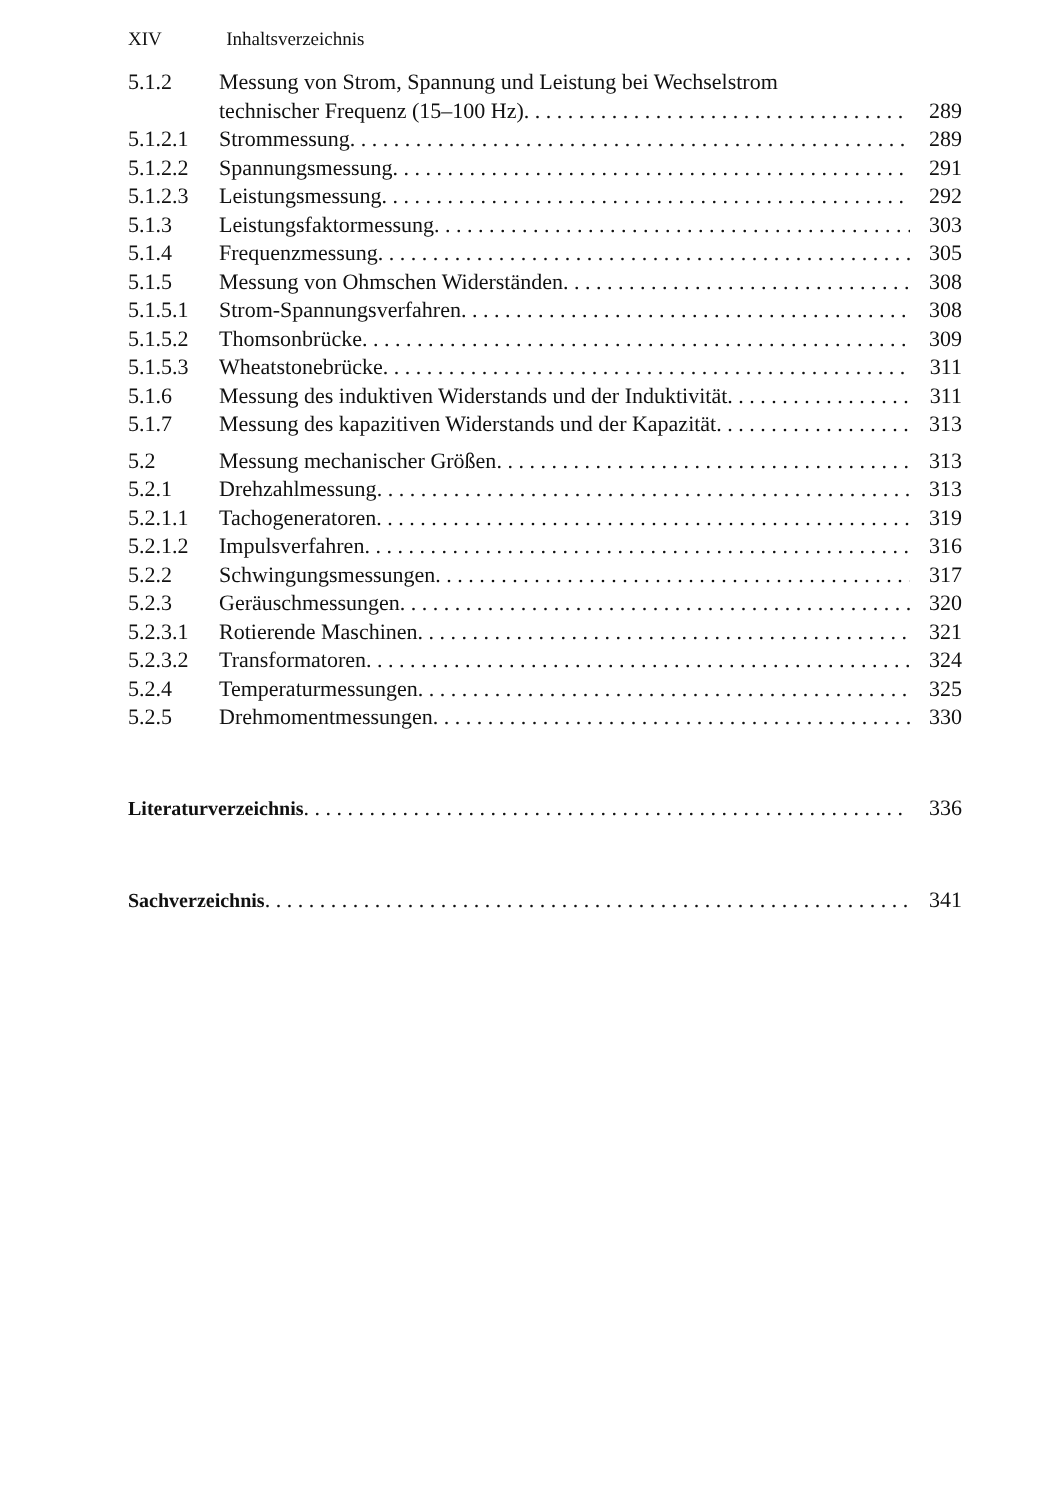XIV Inhaltsverzeichnis
5.1.2 Messung von Strom, Spannung und Leistung bei Wechselstrom
technischer Frequenz (15–100 Hz) 289
5.1.2.1
Strommessung 289
5.1.2.2
Spannungsmessung 291
5.1.2.3
Leistungsmessung 292
5.1.3 Leistungsfaktormessung 303
5.1.4 Frequenzmessung 305
5.1.5 Messung von Ohmschen Widerständen 308
5.1.5.1
Strom-Spannungsverfahren 308
5.1.5.2
Thomsonbrücke 309
5.1.5.3
Wheatstonebrücke 311
5.1.6 Messung des induktiven Widerstands und der Induktivität 311
5.1.7 Messung des kapazitiven Widerstands und der Kapazität 313
5.2 Messung mechanischer Größen 313
5.2.1 Drehzahlmessung 313
5.2.1.1
Tachogeneratoren 319
5.2.1.2
Impulsverfahren 316
5.2.2 Schwingungsmessungen 317
5.2.3 Geräuschmessungen 320
5.2.3.1
Rotierende Maschinen 321
5.2.3.2
Transformatoren 324
5.2.4 Temperaturmessungen 325
5.2.5 Drehmomentmessungen 330
Literaturverzeichnis 336
Sachverzeichnis 341